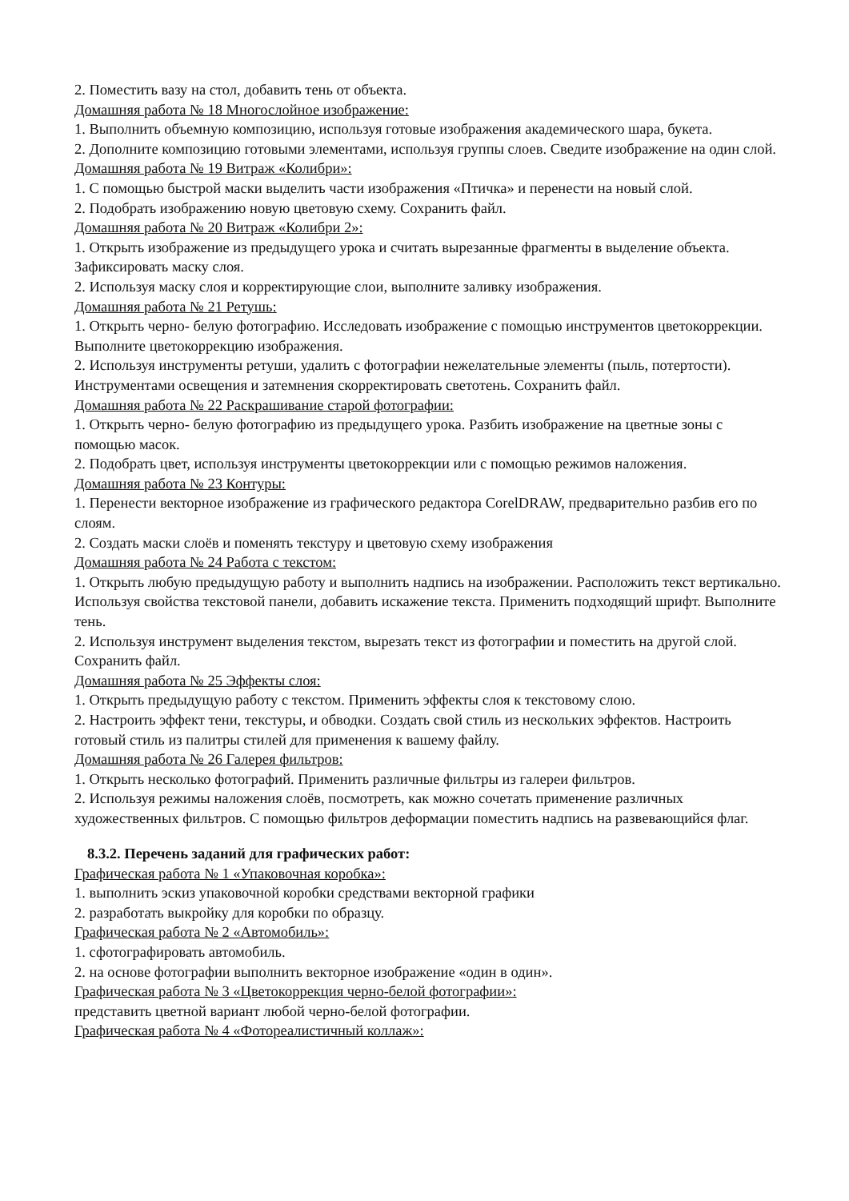2. Поместить вазу на стол, добавить тень от объекта.
Домашняя работа № 18 Многослойное изображение:
1. Выполнить объемную композицию, используя готовые изображения академического шара, букета.
2. Дополните композицию готовыми элементами, используя группы слоев. Сведите изображение на один слой.
Домашняя работа № 19 Витраж «Колибри»:
1. С помощью быстрой маски выделить части изображения «Птичка» и перенести на новый слой.
2. Подобрать изображению новую цветовую схему. Сохранить файл.
Домашняя работа № 20 Витраж «Колибри 2»:
1. Открыть изображение из предыдущего урока и считать вырезанные фрагменты в выделение объекта. Зафиксировать маску слоя.
2. Используя маску слоя и корректирующие слои, выполните заливку изображения.
Домашняя работа № 21 Ретушь:
1. Открыть черно- белую фотографию. Исследовать изображение с помощью инструментов цветокоррекции. Выполните цветокоррекцию изображения.
2. Используя инструменты ретуши, удалить с фотографии нежелательные элементы (пыль, потертости). Инструментами освещения и затемнения скорректировать светотень. Сохранить файл.
Домашняя работа № 22 Раскрашивание старой фотографии:
1. Открыть черно- белую фотографию из предыдущего урока. Разбить изображение на цветные зоны с помощью масок.
2. Подобрать цвет, используя инструменты цветокоррекции или с помощью режимов наложения.
Домашняя работа № 23 Контуры:
1. Перенести векторное изображение из графического редактора CorelDRAW, предварительно разбив его по слоям.
2. Создать маски слоёв и поменять текстуру и цветовую схему изображения
Домашняя работа № 24 Работа с текстом:
1. Открыть любую предыдущую работу и выполнить надпись на изображении. Расположить текст вертикально. Используя свойства текстовой панели, добавить искажение текста. Применить подходящий шрифт. Выполните тень.
2. Используя инструмент выделения текстом, вырезать текст из фотографии и поместить на другой слой. Сохранить файл.
Домашняя работа № 25 Эффекты слоя:
1. Открыть предыдущую работу с текстом. Применить эффекты слоя к текстовому слою.
2. Настроить эффект тени, текстуры, и обводки. Создать свой стиль из нескольких эффектов. Настроить готовый стиль из палитры стилей для применения к вашему файлу.
Домашняя работа № 26 Галерея фильтров:
1. Открыть несколько фотографий. Применить различные фильтры из галереи фильтров.
2. Используя режимы наложения слоёв, посмотреть, как можно сочетать применение различных художественных фильтров. С помощью фильтров деформации поместить надпись на развевающийся флаг.
8.3.2. Перечень заданий для графических работ:
Графическая работа № 1 «Упаковочная коробка»:
1. выполнить эскиз упаковочной коробки средствами векторной графики
2. разработать выкройку для коробки по образцу.
Графическая работа № 2 «Автомобиль»:
1. сфотографировать автомобиль.
2. на основе фотографии выполнить векторное изображение «один в один».
Графическая работа № 3 «Цветокоррекция черно-белой фотографии»:
представить цветной вариант любой черно-белой фотографии.
Графическая работа № 4 «Фотореалистичный коллаж»: